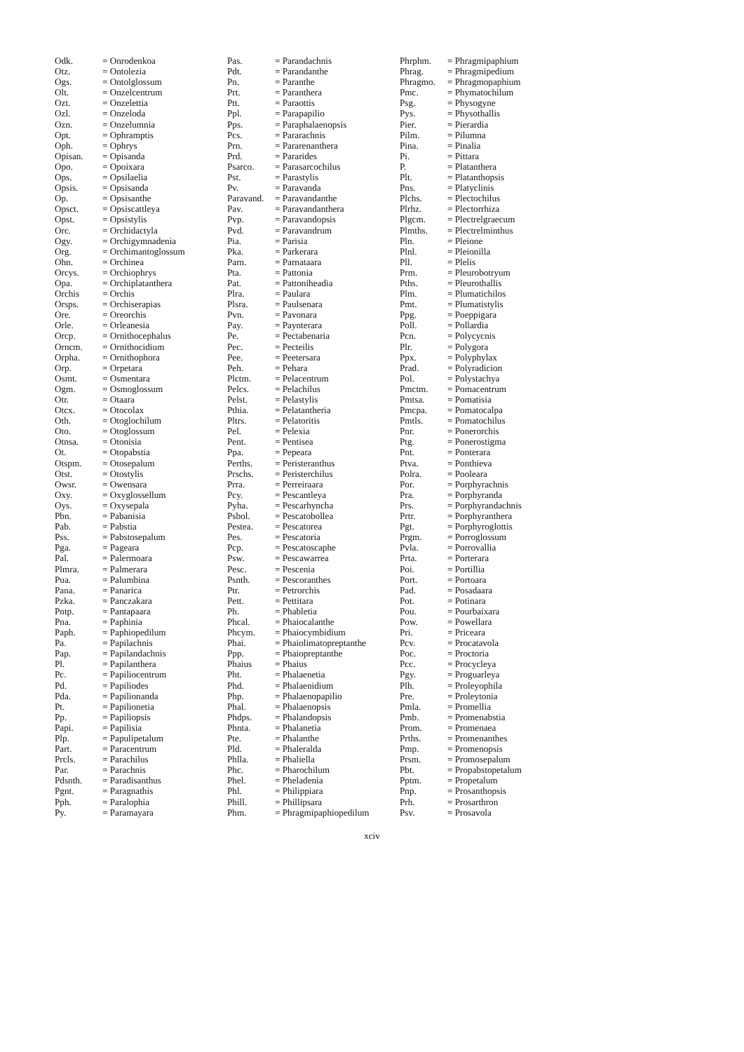| Odk. | = Onrodenkoa |
| Otz. | = Ontolezia |
| Ogs. | = Ontolglossum |
| Olt. | = Onzelcentrum |
| Ozt. | = Onzelettia |
| Ozl. | = Onzeloda |
| Ozn. | = Onzelumnia |
| Opt. | = Ophramptis |
| Oph. | = Ophrys |
| Opisan. | = Opisanda |
| Opo. | = Opoixara |
| Ops. | = Opsilaelia |
| Opsis. | = Opsisanda |
| Op. | = Opsisanthe |
| Opsct. | = Opsiscattleya |
| Opst. | = Opsistylis |
| Orc. | = Orchidactyla |
| Ogy. | = Orchigymnadenia |
| Org. | = Orchimantoglossum |
| Ohn. | = Orchinea |
| Orcys. | = Orchiophrys |
| Opa. | = Orchiplatanthera |
| Orchis | = Orchis |
| Orsps. | = Orchiserapias |
| Ore. | = Oreorchis |
| Orle. | = Orleanesia |
| Orcp. | = Ornithocephalus |
| Orncm. | = Ornithocidium |
| Orpha. | = Ornithophora |
| Orp. | = Orpetara |
| Osmt. | = Osmentara |
| Ogm. | = Osmoglossum |
| Otr. | = Otaara |
| Otcx. | = Otocolax |
| Oth. | = Otoglochilum |
| Oto. | = Otoglossum |
| Otnsa. | = Otonisia |
| Ot. | = Otopabstia |
| Otspm. | = Otosepalum |
| Otst. | = Otostylis |
| Owsr. | = Owensara |
| Oxy. | = Oxyglossellum |
| Oys. | = Oxysepala |
| Pbn. | = Pabanisia |
| Pab. | = Pabstia |
| Pss. | = Pabstosepalum |
| Pga. | = Pageara |
| Pal. | = Palermoara |
| Plmra. | = Palmerara |
| Pua. | = Palumbina |
| Pana. | = Panarica |
| Pzka. | = Panczakara |
| Pntp. | = Pantapaara |
| Pna. | = Paphinia |
| Paph. | = Paphiopedilum |
| Pa. | = Papilachnis |
| Pap. | = Papilandachnis |
| Pl. | = Papilanthera |
| Pc. | = Papiliocentrum |
| Pd. | = Papiliodes |
| Pda. | = Papilionanda |
| Pt. | = Papilionetia |
| Pp. | = Papiliopsis |
| Papi. | = Papilisia |
| Plp. | = Papulipetalum |
| Part. | = Paracentrum |
| Prcls. | = Parachilus |
| Par. | = Parachnis |
| Pdsnth. | = Paradisanthus |
| Pgnt. | = Paragnathis |
| Pph. | = Paralophia |
| Py. | = Paramayara |
| Pas. | = Parandachnis |
| Pdt. | = Parandanthe |
| Pn. | = Paranthe |
| Prt. | = Paranthera |
| Ptt. | = Paraottis |
| Ppl. | = Parapapilio |
| Pps. | = Paraphalaenopsis |
| Pcs. | = Pararachnis |
| Prn. | = Pararenanthera |
| Prd. | = Pararides |
| Psarco. | = Parasarcochilus |
| Pst. | = Parastylis |
| Pv. | = Paravanda |
| Paravand. | = Paravandanthe |
| Pav. | = Paravandanthera |
| Pvp. | = Paravandopsis |
| Pvd. | = Paravandrum |
| Pia. | = Parisia |
| Pka. | = Parkerara |
| Parn. | = Parnataara |
| Pta. | = Pattonia |
| Pat. | = Pattoniheadia |
| Plra. | = Paulara |
| Plsra. | = Paulsenara |
| Pvn. | = Pavonara |
| Pay. | = Paynterara |
| Pe. | = Pectabenaria |
| Pec. | = Pecteilis |
| Pee. | = Peetersara |
| Peh. | = Pehara |
| Plctm. | = Pelacentrum |
| Pelcs. | = Pelachilus |
| Pelst. | = Pelastylis |
| Pthia. | = Pelatantheria |
| Pltrs. | = Pelatoritis |
| Pel. | = Pelexia |
| Pent. | = Pentisea |
| Ppa. | = Pepeara |
| Perths. | = Peristeranthus |
| Prschs. | = Peristerchilus |
| Prra. | = Perreiraara |
| Pcy. | = Pescantleya |
| Pyha. | = Pescarhyncha |
| Psbol. | = Pescatobollea |
| Pestea. | = Pescatorea |
| Pes. | = Pescatoria |
| Pcp. | = Pescatoscaphe |
| Psw. | = Pescawarrea |
| Pesc. | = Pescenia |
| Psnth. | = Pescoranthes |
| Ptr. | = Petrorchis |
| Pett. | = Pettitara |
| Ph. | = Phabletia |
| Phcal. | = Phaiocalanthe |
| Phcym. | = Phaiocymbidium |
| Phai. | = Phaiolimatopreptanthe |
| Ppp. | = Phaiopreptanthe |
| Phaius | = Phaius |
| Pht. | = Phalaenetia |
| Phd. | = Phalaenidium |
| Php. | = Phalaenopapilio |
| Phal. | = Phalaenopsis |
| Phdps. | = Phalandopsis |
| Phnta. | = Phalanetia |
| Pte. | = Phalanthe |
| Pld. | = Phaleralda |
| Phlla. | = Phaliella |
| Phc. | = Pharochilum |
| Phel. | = Pheladenia |
| Phl. | = Philippiara |
| Phill. | = Phillipsara |
| Phm. | = Phragmipaphiopedilum |
| Phrphm. | = Phragmipaphium |
| Phrag. | = Phragmipedium |
| Phragmo. | = Phragmopaphium |
| Pmc. | = Phymatochilum |
| Psg. | = Physogyne |
| Pys. | = Physothallis |
| Pier. | = Pierardia |
| Pilm. | = Pilumna |
| Pina. | = Pinalia |
| Pi. | = Pittara |
| P. | = Platanthera |
| Plt. | = Platanthopsis |
| Pns. | = Platyclinis |
| Plchs. | = Plectochilus |
| Plrhz. | = Plectorrhiza |
| Plgcm. | = Plectrelgraecum |
| Plmths. | = Plectrelminthus |
| Pln. | = Pleione |
| Plnl. | = Pleionilla |
| Pll. | = Plelis |
| Prm. | = Pleurobotryum |
| Pths. | = Pleurothallis |
| Plm. | = Plumatichilos |
| Pmt. | = Plumatistylis |
| Ppg. | = Poeppigara |
| Poll. | = Pollardia |
| Pcn. | = Polycycnis |
| Plr. | = Polygora |
| Ppx. | = Polyphylax |
| Prad. | = Polyradicion |
| Pol. | = Polystachya |
| Pmctm. | = Pomacentrum |
| Pmtsa. | = Pomatisia |
| Pmcpa. | = Pomatocalpa |
| Pmtls. | = Pomatochilus |
| Pnr. | = Ponerorchis |
| Ptg. | = Ponerostigma |
| Pnt. | = Ponterara |
| Ptva. | = Ponthieva |
| Polra. | = Pooleara |
| Por. | = Porphyrachnis |
| Pra. | = Porphyranda |
| Prs. | = Porphyrandachnis |
| Prtr. | = Porphyranthera |
| Pgt. | = Porphyroglottis |
| Prgm. | = Porroglossum |
| Pvla. | = Porrovallia |
| Prta. | = Porterara |
| Poi. | = Portillia |
| Port. | = Portoara |
| Pad. | = Posadaara |
| Pot. | = Potinara |
| Pou. | = Pourbaixara |
| Pow. | = Powellara |
| Pri. | = Priceara |
| Pcv. | = Procatavola |
| Poc. | = Proctoria |
| Pcc. | = Procycleya |
| Pgy. | = Proguarleya |
| Plh. | = Proleyophila |
| Pre. | = Proleytonia |
| Pmla. | = Promellia |
| Pmb. | = Promenabstia |
| Prom. | = Promenaea |
| Prths. | = Promenanthes |
| Pmp. | = Promenopsis |
| Prsm. | = Promosepalum |
| Pbt. | = Propabstopetalum |
| Pptm. | = Propetalum |
| Pnp. | = Prosanthopsis |
| Prh. | = Prosarthron |
| Psv. | = Prosavola |
xciv